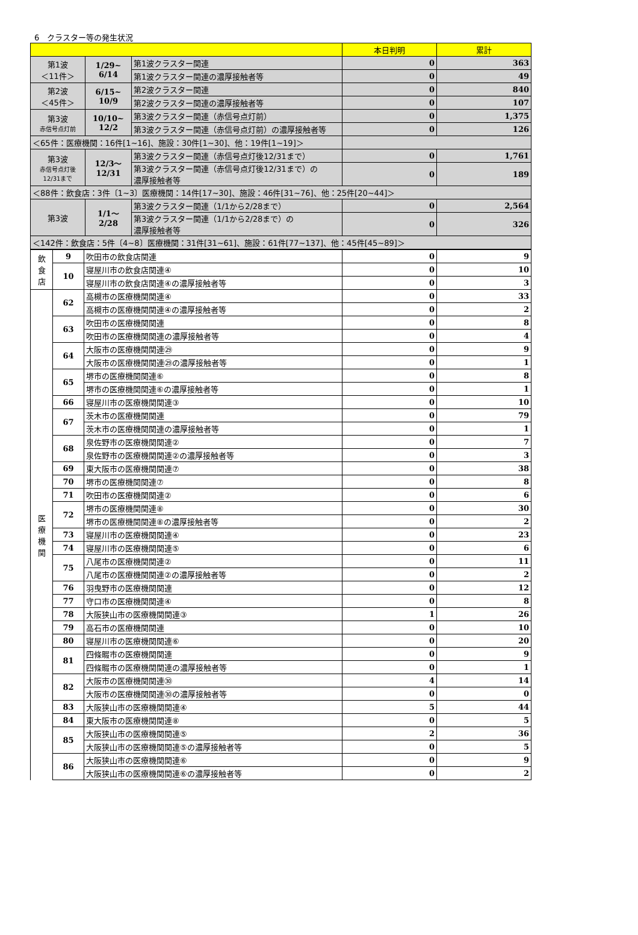6　クラスター等の発生状況
| | | | 本日判明 | 累計 |
| --- | --- | --- | --- | --- |
| 第1波 ＜11件＞ | 1/29~ 6/14 | 第1波クラスター関連 | 0 | 363 |
| | | 第1波クラスター関連の濃厚接触者等 | 0 | 49 |
| 第2波 ＜45件＞ | 6/15~ 10/9 | 第2波クラスター関連 | 0 | 840 |
| | | 第2波クラスター関連の濃厚接触者等 | 0 | 107 |
| 第3波 赤信号点灯前 | 10/10~ 12/2 | 第3波クラスター関連（赤信号点灯前） | 0 | 1,375 |
| | | 第3波クラスター関連（赤信号点灯前）の濃厚接触者等 | 0 | 126 |
| ＜65件：医療機関：16件[1~16]、施設：30件[1~30]、他：19件[1~19]＞ | | | | |
| 第3波 赤信号点灯後 12/31まで | 12/3～ 12/31 | 第3波クラスター関連（赤信号点灯後12/31まで） | 0 | 1,761 |
| | | 第3波クラスター関連（赤信号点灯後12/31まで）の 濃厚接触者等 | 0 | 189 |
| ＜88件：飲食店：3件〔1~3〕医療機関：14件[17~30]、施設：46件[31~76]、他：25件[20~44]＞ | | | | |
| 第3波 | 1/1～ 2/28 | 第3波クラスター関連（1/1から2/28まで） | 0 | 2,564 |
| | | 第3波クラスター関連（1/1から2/28まで）の 濃厚接触者等 | 0 | 326 |
| ＜142件：飲食店：5件〔4~8〕医療機関：31件[31~61]、施設：61件[77~137]、他：45件[45~89]＞ | | | | |
| 飲 食 店 | 9 | 吹田市の飲食店関連 | 0 | 9 |
| | 10 | 寝屋川市の飲食店関連④ | 0 | 10 |
| | | 寝屋川市の飲食店関連④の濃厚接触者等 | 0 | 3 |
| 医 療 機 関 | 62 | 高槻市の医療機関関連④ | 0 | 33 |
| | | 高槻市の医療機関関連④の濃厚接触者等 | 0 | 2 |
| | 63 | 吹田市の医療機関関連 | 0 | 8 |
| | | 吹田市の医療機関関連の濃厚接触者等 | 0 | 4 |
| | 64 | 大阪市の医療機関関連㉙ | 0 | 9 |
| | | 大阪市の医療機関関連㉙の濃厚接触者等 | 0 | 1 |
| | 65 | 堺市の医療機関関連⑥ | 0 | 8 |
| | | 堺市の医療機関関連⑥の濃厚接触者等 | 0 | 1 |
| | 66 | 寝屋川市の医療機関関連③ | 0 | 10 |
| | 67 | 茨木市の医療機関関連 | 0 | 79 |
| | | 茨木市の医療機関関連の濃厚接触者等 | 0 | 1 |
| | 68 | 泉佐野市の医療機関関連② | 0 | 7 |
| | | 泉佐野市の医療機関関連②の濃厚接触者等 | 0 | 3 |
| | 69 | 東大阪市の医療機関関連⑦ | 0 | 38 |
| | 70 | 堺市の医療機関関連⑦ | 0 | 8 |
| | 71 | 吹田市の医療機関関連② | 0 | 6 |
| | 72 | 堺市の医療機関関連⑧ | 0 | 30 |
| | | 堺市の医療機関関連⑧の濃厚接触者等 | 0 | 2 |
| | 73 | 寝屋川市の医療機関関連④ | 0 | 23 |
| | 74 | 寝屋川市の医療機関関連⑤ | 0 | 6 |
| | 75 | 八尾市の医療機関関連② | 0 | 11 |
| | | 八尾市の医療機関関連②の濃厚接触者等 | 0 | 2 |
| | 76 | 羽曳野市の医療機関関連 | 0 | 12 |
| | 77 | 守口市の医療機関関連④ | 0 | 8 |
| | 78 | 大阪狭山市の医療機関関連③ | 1 | 26 |
| | 79 | 高石市の医療機関関連 | 0 | 10 |
| | 80 | 寝屋川市の医療機関関連⑥ | 0 | 20 |
| | 81 | 四條畷市の医療機関関連 | 0 | 9 |
| | | 四條畷市の医療機関関連の濃厚接触者等 | 0 | 1 |
| | 82 | 大阪市の医療機関関連㉚ | 4 | 14 |
| | | 大阪市の医療機関関連㉚の濃厚接触者等 | 0 | 0 |
| | 83 | 大阪狭山市の医療機関関連④ | 5 | 44 |
| | 84 | 東大阪市の医療機関関連⑧ | 0 | 5 |
| | 85 | 大阪狭山市の医療機関関連⑤ | 2 | 36 |
| | | 大阪狭山市の医療機関関連⑤の濃厚接触者等 | 0 | 5 |
| | 86 | 大阪狭山市の医療機関関連⑥ | 0 | 9 |
| | | 大阪狭山市の医療機関関連⑥の濃厚接触者等 | 0 | 2 |